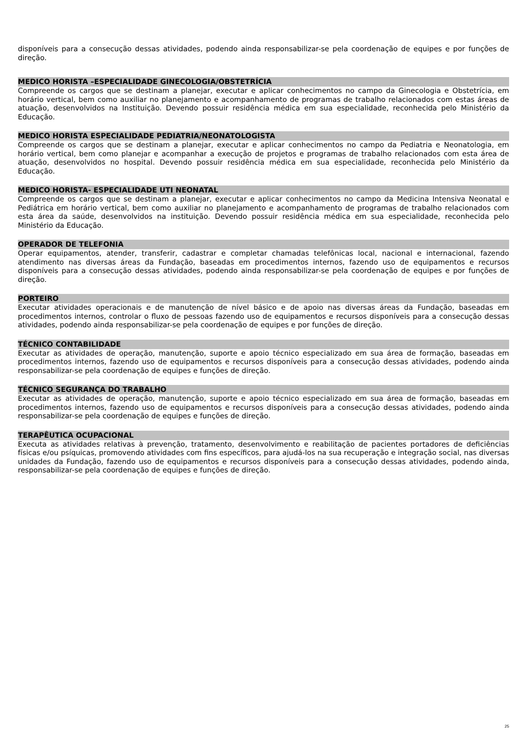disponíveis para a consecução dessas atividades, podendo ainda responsabilizar-se pela coordenação de equipes e por funções de direção.
MEDICO HORISTA –ESPECIALIDADE GINECOLOGIA/OBSTETRÍCIA
Compreende os cargos que se destinam a planejar, executar e aplicar conhecimentos no campo da Ginecologia e Obstetrícia, em horário vertical, bem como auxiliar no planejamento e acompanhamento de programas de trabalho relacionados com estas áreas de atuação, desenvolvidos na Instituição. Devendo possuir residência médica em sua especialidade, reconhecida pelo Ministério da Educação.
MEDICO HORISTA ESPECIALIDADE PEDIATRIA/NEONATOLOGISTA
Compreende os cargos que se destinam a planejar, executar e aplicar conhecimentos no campo da Pediatria e Neonatologia, em horário vertical, bem como planejar e acompanhar a execução de projetos e programas de trabalho relacionados com esta área de atuação, desenvolvidos no hospital. Devendo possuir residência médica em sua especialidade, reconhecida pelo Ministério da Educação.
MEDICO HORISTA- ESPECIALIDADE UTI NEONATAL
Compreende os cargos que se destinam a planejar, executar e aplicar conhecimentos no campo da Medicina Intensiva Neonatal e Pediátrica em horário vertical, bem como auxiliar no planejamento e acompanhamento de programas de trabalho relacionados com esta área da saúde, desenvolvidos na instituição. Devendo possuir residência médica em sua especialidade, reconhecida pelo Ministério da Educação.
OPERADOR DE TELEFONIA
Operar equipamentos, atender, transferir, cadastrar e completar chamadas telefônicas local, nacional e internacional, fazendo atendimento nas diversas áreas da Fundação, baseadas em procedimentos internos, fazendo uso de equipamentos e recursos disponíveis para a consecução dessas atividades, podendo ainda responsabilizar-se pela coordenação de equipes e por funções de direção.
PORTEIRO
Executar atividades operacionais e de manutenção de nível básico e de apoio nas diversas áreas da Fundação, baseadas em procedimentos internos, controlar o fluxo de pessoas fazendo uso de equipamentos e recursos disponíveis para a consecução dessas atividades, podendo ainda responsabilizar-se pela coordenação de equipes e por funções de direção.
TÉCNICO CONTABILIDADE
Executar as atividades de operação, manutenção, suporte e apoio técnico especializado em sua área de formação, baseadas em procedimentos internos, fazendo uso de equipamentos e recursos disponíveis para a consecução dessas atividades, podendo ainda responsabilizar-se pela coordenação de equipes e funções de direção.
TÉCNICO SEGURANÇA DO TRABALHO
Executar as atividades de operação, manutenção, suporte e apoio técnico especializado em sua área de formação, baseadas em procedimentos internos, fazendo uso de equipamentos e recursos disponíveis para a consecução dessas atividades, podendo ainda responsabilizar-se pela coordenação de equipes e funções de direção.
TERAPÊUTICA OCUPACIONAL
Executa as atividades relativas à prevenção, tratamento, desenvolvimento e reabilitação de pacientes portadores de deficiências físicas e/ou psíquicas, promovendo atividades com fins específicos, para ajudá-los na sua recuperação e integração social, nas diversas unidades da Fundação, fazendo uso de equipamentos e recursos disponíveis para a consecução dessas atividades, podendo ainda, responsabilizar-se pela coordenação de equipes e funções de direção.
25